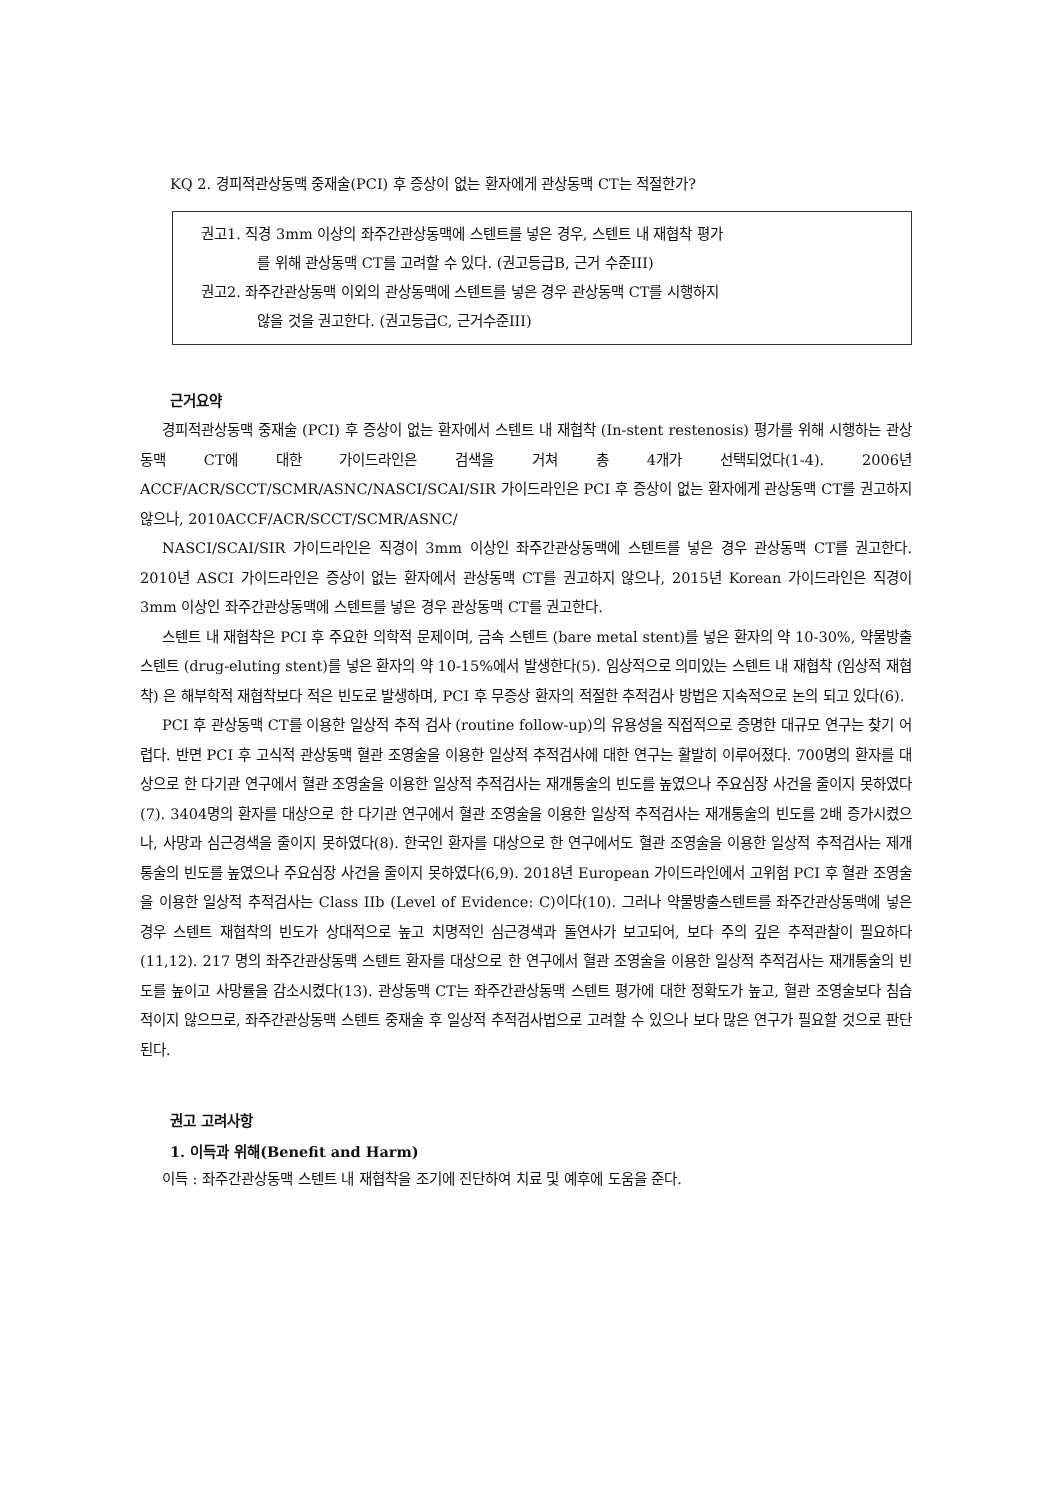KQ 2. 경피적관상동맥 중재술(PCI) 후 증상이 없는 환자에게 관상동맥 CT는 적절한가?
권고1. 직경 3mm 이상의 좌주간관상동맥에 스텐트를 넣은 경우, 스텐트 내 재협착 평가
를 위해 관상동맥 CT를 고려할 수 있다. (권고등급B, 근거 수준III)
권고2. 좌주간관상동맥 이외의 관상동맥에 스텐트를 넣은 경우 관상동맥 CT를 시행하지
않을 것을 권고한다. (권고등급C, 근거수준III)
근거요약
경피적관상동맥 중재술 (PCI) 후 증상이 없는 환자에서 스텐트 내 재협착 (In-stent restenosis) 평가를 위해 시행하는 관상동맥 CT에 대한 가이드라인은 검색을 거쳐 총 4개가 선택되었다(1-4). 2006년 ACCF/ACR/SCCT/SCMR/ASNC/NASCI/SCAI/SIR 가이드라인은 PCI 후 증상이 없는 환자에게 관상동맥 CT를 권고하지 않으나, 2010ACCF/ACR/SCCT/SCMR/ASNC/
NASCI/SCAI/SIR 가이드라인은 직경이 3mm 이상인 좌주간관상동맥에 스텐트를 넣은 경우 관상동맥 CT를 권고한다. 2010년 ASCI 가이드라인은 증상이 없는 환자에서 관상동맥 CT를 권고하지 않으나, 2015년 Korean 가이드라인은 직경이 3mm 이상인 좌주간관상동맥에 스텐트를 넣은 경우 관상동맥 CT를 권고한다.
스텐트 내 재협착은 PCI 후 주요한 의학적 문제이며, 금속 스텐트 (bare metal stent)를 넣은 환자의 약 10-30%, 약물방출 스텐트 (drug-eluting stent)를 넣은 환자의 약 10-15%에서 발생한다(5). 임상적으로 의미있는 스텐트 내 재협착 (임상적 재협착) 은 해부학적 재협착보다 적은 빈도로 발생하며, PCI 후 무증상 환자의 적절한 추적검사 방법은 지속적으로 논의 되고 있다(6).
PCI 후 관상동맥 CT를 이용한 일상적 추적 검사 (routine follow-up)의 유용성을 직접적으로 증명한 대규모 연구는 찾기 어렵다. 반면 PCI 후 고식적 관상동맥 혈관 조영술을 이용한 일상적 추적검사에 대한 연구는 활발히 이루어졌다. 700명의 환자를 대상으로 한 다기관 연구에서 혈관 조영술을 이용한 일상적 추적검사는 재개통술의 빈도를 높였으나 주요심장 사건을 줄이지 못하였다(7). 3404명의 환자를 대상으로 한 다기관 연구에서 혈관 조영술을 이용한 일상적 추적검사는 재개통술의 빈도를 2배 증가시켰으나, 사망과 심근경색을 줄이지 못하였다(8). 한국인 환자를 대상으로 한 연구에서도 혈관 조영술을 이용한 일상적 추적검사는 제개통술의 빈도를 높였으나 주요심장 사건을 줄이지 못하였다(6,9). 2018년 European 가이드라인에서 고위험 PCI 후 혈관 조영술을 이용한 일상적 추적검사는 Class IIb (Level of Evidence: C)이다(10). 그러나 약물방출스텐트를 좌주간관상동맥에 넣은 경우 스텐트 재협착의 빈도가 상대적으로 높고 치명적인 심근경색과 돌연사가 보고되어, 보다 주의 깊은 추적관찰이 필요하다(11,12). 217 명의 좌주간관상동맥 스텐트 환자를 대상으로 한 연구에서 혈관 조영술을 이용한 일상적 추적검사는 재개통술의 빈도를 높이고 사망률을 감소시켰다(13). 관상동맥 CT는 좌주간관상동맥 스텐트 평가에 대한 정확도가 높고, 혈관 조영술보다 침습적이지 않으므로, 좌주간관상동맥 스텐트 중재술 후 일상적 추적검사법으로 고려할 수 있으나 보다 많은 연구가 필요할 것으로 판단된다.
권고 고려사항
1. 이득과 위해(Benefit and Harm)
이득 : 좌주간관상동맥 스텐트 내 재협착을 조기에 진단하여 치료 및 예후에 도움을 준다.